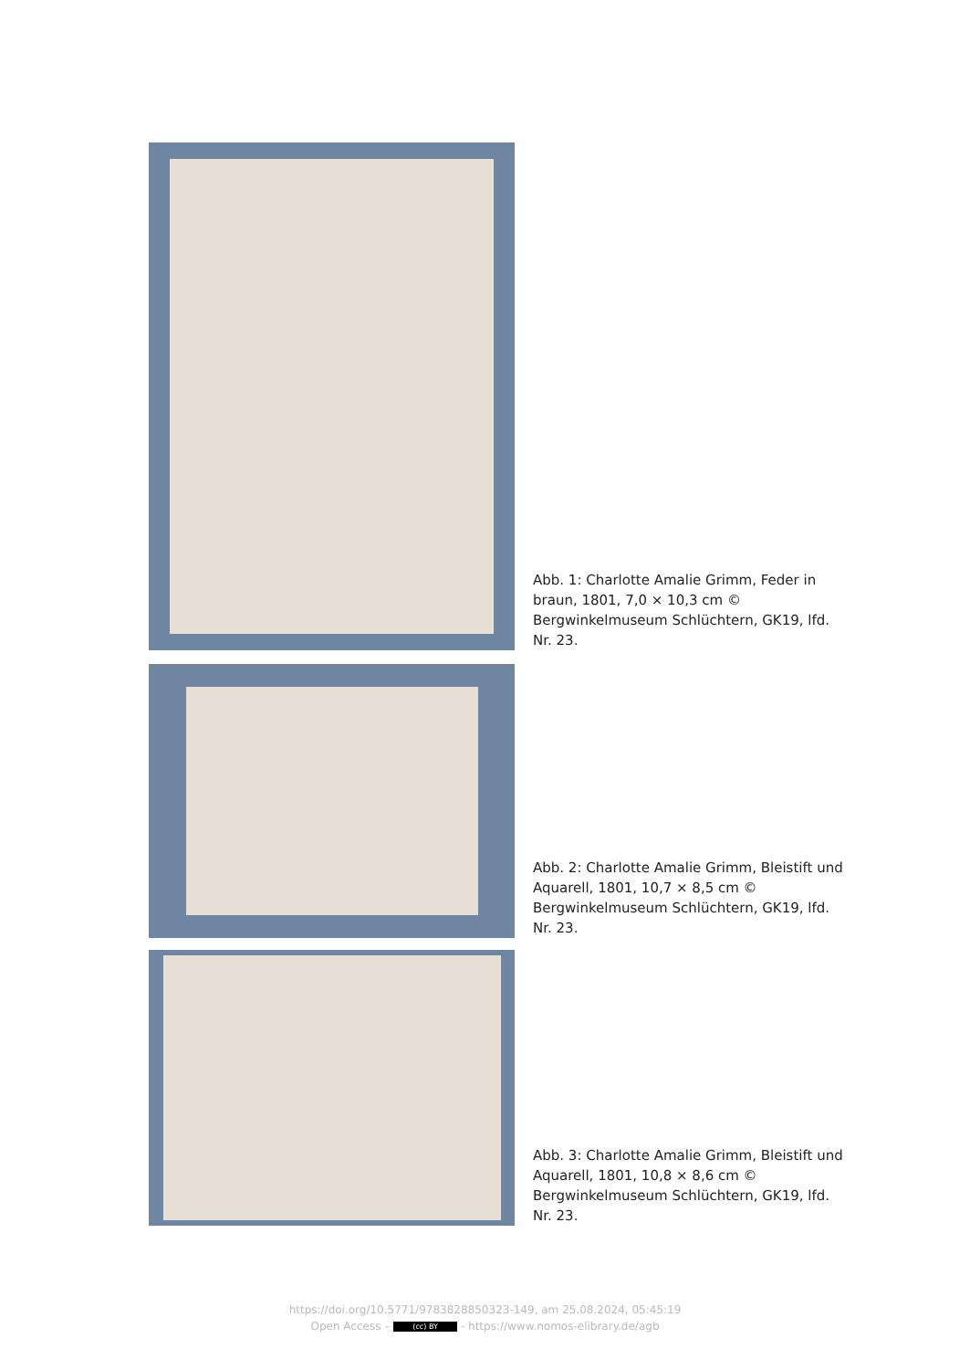Abb. 1: Charlotte Amalie Grimm, Feder in braun, 1801, 7,0 × 10,3 cm © Bergwinkelmuseum Schlüchtern, GK19, lfd. Nr. 23.
Abb. 2: Charlotte Amalie Grimm, Bleistift und Aquarell, 1801, 10,7 × 8,5 cm © Bergwinkelmuseum Schlüchtern, GK19, lfd. Nr. 23.
Abb. 3: Charlotte Amalie Grimm, Bleistift und Aquarell, 1801, 10,8 × 8,6 cm © Bergwinkelmuseum Schlüchtern, GK19, lfd. Nr. 23.
https://doi.org/10.5771/9783828850323-149, am 25.08.2024, 05:45:19
Open Access – (cc) BY - https://www.nomos-elibrary.de/agb